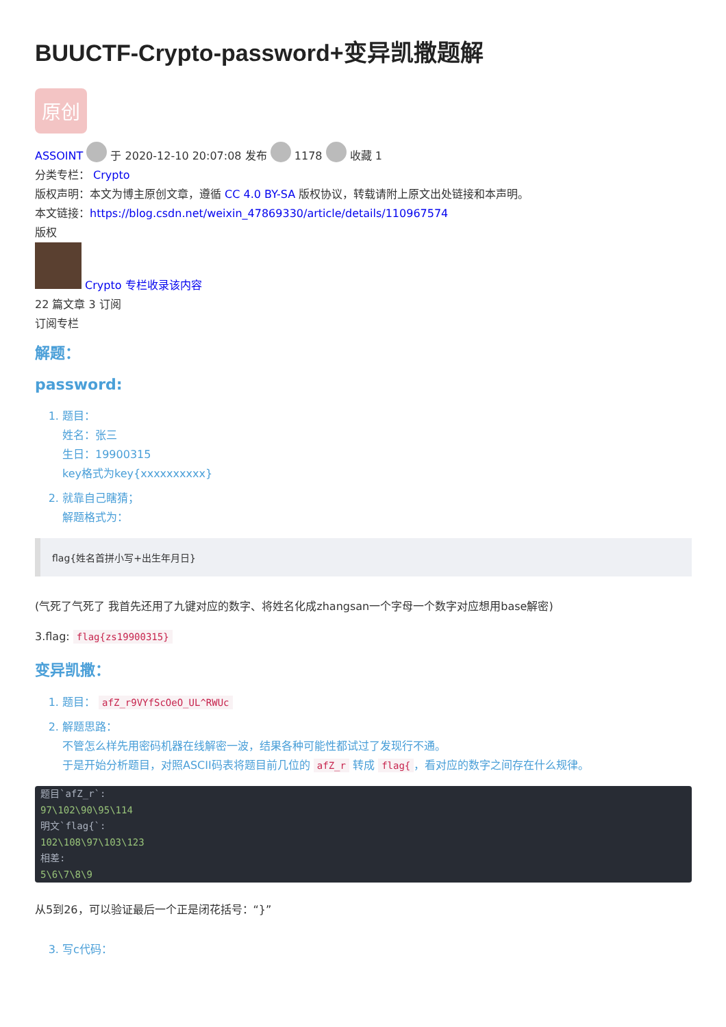BUUCTF-Crypto-password+变异凯撒题解
原创
ASSOINT 于 2020-12-10 20:07:08 发布 1178 收藏 1
分类专栏： Crypto
版权声明：本文为博主原创文章，遵循 CC 4.0 BY-SA 版权协议，转载请附上原文出处链接和本声明。
本文链接：https://blog.csdn.net/weixin_47869330/article/details/110967574
版权
Crypto 专栏收录该内容
22 篇文章 3 订阅
订阅专栏
解题：
password:
1. 题目：
姓名：张三
生日：19900315
key格式为key{xxxxxxxxxx}
2. 就靠自己瞎猜；
解题格式为：
flag{姓名首拼小写+出生年月日}
(气死了气死了 我首先还用了九键对应的数字、将姓名化成zhangsan一个字母一个数字对应想用base解密)
3.flag: flag{zs19900315}
变异凯撒：
1. 题目： afZ_r9VYfScOeO_UL^RWUc
2. 解题思路：
不管怎么样先用密码机器在线解密一波，结果各种可能性都试过了发现行不通。
于是开始分析题目，对照ASCII码表将题目前几位的 afZ_r 转成 flag{ ，看对应的数字之间存在什么规律。
题目`afZ_r`:
97\102\90\95\114
明文`flag{`:
102\108\97\103\123
相差:
5\6\7\8\9
从5到26，可以验证最后一个正是闭花括号：“}”
3. 写c代码：